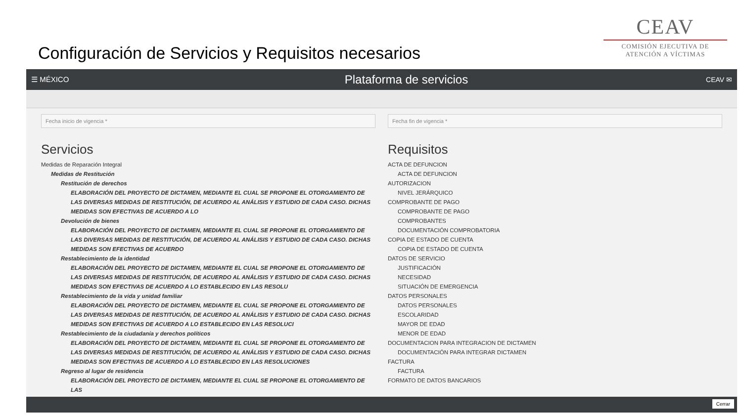Configuración de Servicios y Requisitos necesarios
CEAV
COMISIÓN EJECUTIVA DE
ATENCIÓN A VÍCTIMAS
☰ MÉXICO
Plataforma de servicios
CEAV ✉
Fecha inicio de vigencia *
Servicios
Medidas de Reparación Integral
Medidas de Restitución
Restitución de derechos
ELABORACIÓN DEL PROYECTO DE DICTAMEN, MEDIANTE EL CUAL SE PROPONE EL OTORGAMIENTO DE LAS DIVERSAS MEDIDAS DE RESTITUCIÓN, DE ACUERDO AL ANÁLISIS Y ESTUDIO DE CADA CASO. DICHAS MEDIDAS SON EFECTIVAS DE ACUERDO A LO
Devolución de bienes
ELABORACIÓN DEL PROYECTO DE DICTAMEN, MEDIANTE EL CUAL SE PROPONE EL OTORGAMIENTO DE LAS DIVERSAS MEDIDAS DE RESTITUCIÓN, DE ACUERDO AL ANÁLISIS Y ESTUDIO DE CADA CASO. DICHAS MEDIDAS SON EFECTIVAS DE ACUERDO
Restablecimiento de la identidad
ELABORACIÓN DEL PROYECTO DE DICTAMEN, MEDIANTE EL CUAL SE PROPONE EL OTORGAMIENTO DE LAS DIVERSAS MEDIDAS DE RESTITUCIÓN, DE ACUERDO AL ANÁLISIS Y ESTUDIO DE CADA CASO. DICHAS MEDIDAS SON EFECTIVAS DE ACUERDO A LO ESTABLECIDO EN LAS RESOLU
Restablecimiento de la vida y unidad familiar
ELABORACIÓN DEL PROYECTO DE DICTAMEN, MEDIANTE EL CUAL SE PROPONE EL OTORGAMIENTO DE LAS DIVERSAS MEDIDAS DE RESTITUCIÓN, DE ACUERDO AL ANÁLISIS Y ESTUDIO DE CADA CASO. DICHAS MEDIDAS SON EFECTIVAS DE ACUERDO A LO ESTABLECIDO EN LAS RESOLUCI
Restablecimiento de la ciudadanía y derechos políticos
ELABORACIÓN DEL PROYECTO DE DICTAMEN, MEDIANTE EL CUAL SE PROPONE EL OTORGAMIENTO DE LAS DIVERSAS MEDIDAS DE RESTITUCIÓN, DE ACUERDO AL ANÁLISIS Y ESTUDIO DE CADA CASO. DICHAS MEDIDAS SON EFECTIVAS DE ACUERDO A LO ESTABLECIDO EN LAS RESOLUCIONES
Regreso al lugar de residencia
ELABORACIÓN DEL PROYECTO DE DICTAMEN, MEDIANTE EL CUAL SE PROPONE EL OTORGAMIENTO DE LAS
Fecha fin de vigencia *
Requisitos
ACTA DE DEFUNCION
ACTA DE DEFUNCION
AUTORIZACION
NIVEL JERÁRQUICO
COMPROBANTE DE PAGO
COMPROBANTE DE PAGO
COMPROBANTES
DOCUMENTACIÓN COMPROBATORIA
COPIA DE ESTADO DE CUENTA
COPIA DE ESTADO DE CUENTA
DATOS DE SERVICIO
JUSTIFICACIÓN
NECESIDAD
SITUACIÓN DE EMERGENCIA
DATOS PERSONALES
DATOS PERSONALES
ESCOLARIDAD
MAYOR DE EDAD
MENOR DE EDAD
DOCUMENTACION PARA INTEGRACION DE DICTAMEN
DOCUMENTACIÓN PARA INTEGRAR DICTAMEN
FACTURA
FACTURA
FORMATO DE DATOS BANCARIOS
Cerrar